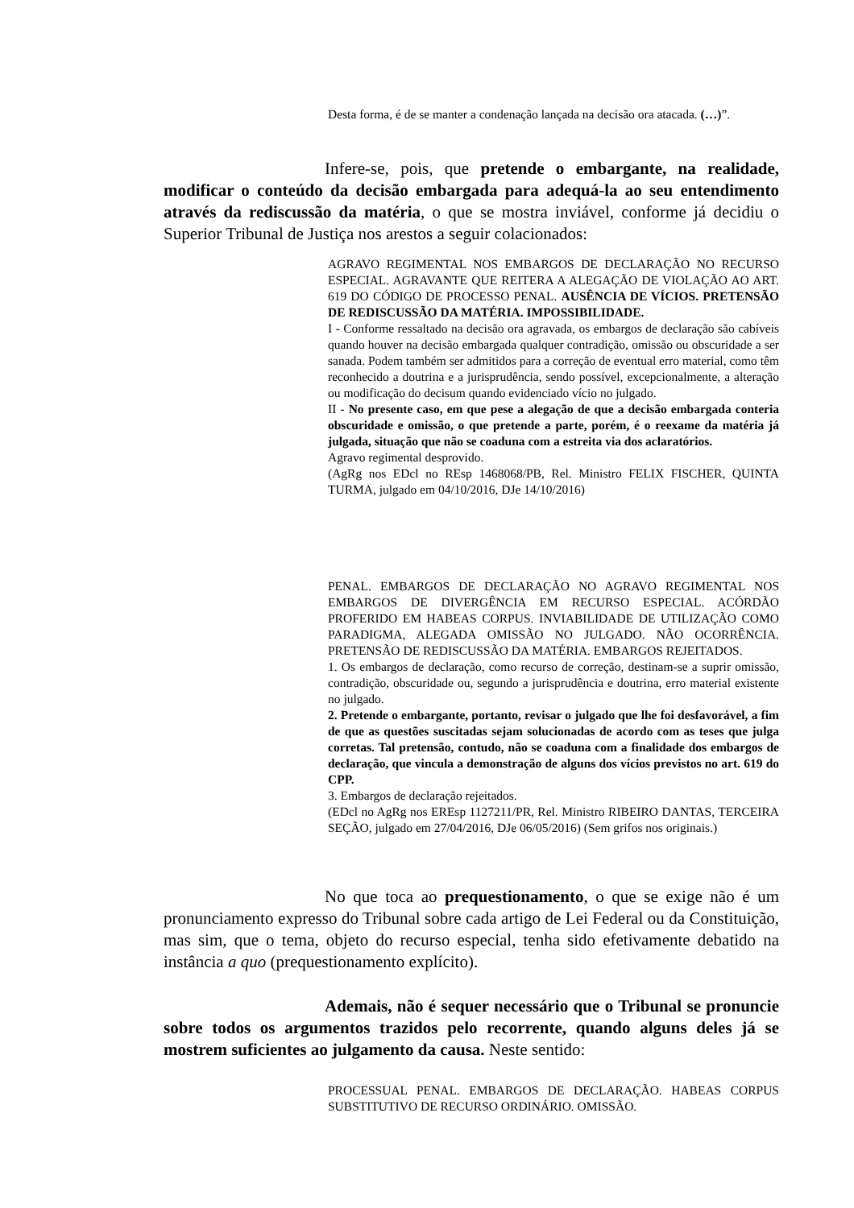Desta forma, é de se manter a condenação lançada na decisão ora atacada. (…)”.
Infere-se, pois, que pretende o embargante, na realidade, modificar o conteúdo da decisão embargada para adequá-la ao seu entendimento através da rediscussão da matéria, o que se mostra inviável, conforme já decidiu o Superior Tribunal de Justiça nos arestos a seguir colacionados:
AGRAVO REGIMENTAL NOS EMBARGOS DE DECLARAÇÃO NO RECURSO ESPECIAL. AGRAVANTE QUE REITERA A ALEGAÇÃO DE VIOLAÇÃO AO ART. 619 DO CÓDIGO DE PROCESSO PENAL. AUSÊNCIA DE VÍCIOS. PRETENSÃO DE REDISCUSSÃO DA MATÉRIA. IMPOSSIBILIDADE.
I - Conforme ressaltado na decisão ora agravada, os embargos de declaração são cabíveis quando houver na decisão embargada qualquer contradição, omissão ou obscuridade a ser sanada. Podem também ser admitidos para a correção de eventual erro material, como têm reconhecido a doutrina e a jurisprudência, sendo possível, excepcionalmente, a alteração ou modificação do decisum quando evidenciado vício no julgado.
II - No presente caso, em que pese a alegação de que a decisão embargada conteria obscuridade e omissão, o que pretende a parte, porém, é o reexame da matéria já julgada, situação que não se coaduna com a estreita via dos aclaratórios.
Agravo regimental desprovido.
(AgRg nos EDcl no REsp 1468068/PB, Rel. Ministro FELIX FISCHER, QUINTA TURMA, julgado em 04/10/2016, DJe 14/10/2016)
PENAL. EMBARGOS DE DECLARAÇÃO NO AGRAVO REGIMENTAL NOS EMBARGOS DE DIVERGÊNCIA EM RECURSO ESPECIAL. ACÓRDÃO PROFERIDO EM HABEAS CORPUS. INVIABILIDADE DE UTILIZAÇÃO COMO PARADIGMA, ALEGADA OMISSÃO NO JULGADO. NÃO OCORRÊNCIA. PRETENSÃO DE REDISCUSSÃO DA MATÉRIA. EMBARGOS REJEITADOS.
1. Os embargos de declaração, como recurso de correção, destinam-se a suprir omissão, contradição, obscuridade ou, segundo a jurisprudência e doutrina, erro material existente no julgado.
2. Pretende o embargante, portanto, revisar o julgado que lhe foi desfavorável, a fim de que as questões suscitadas sejam solucionadas de acordo com as teses que julga corretas. Tal pretensão, contudo, não se coaduna com a finalidade dos embargos de declaração, que vincula a demonstração de alguns dos vícios previstos no art. 619 do CPP.
3. Embargos de declaração rejeitados.
(EDcl no AgRg nos EREsp 1127211/PR, Rel. Ministro RIBEIRO DANTAS, TERCEIRA SEÇÃO, julgado em 27/04/2016, DJe 06/05/2016) (Sem grifos nos originais.)
No que toca ao prequestionamento, o que se exige não é um pronunciamento expresso do Tribunal sobre cada artigo de Lei Federal ou da Constituição, mas sim, que o tema, objeto do recurso especial, tenha sido efetivamente debatido na instância a quo (prequestionamento explícito).
Ademais, não é sequer necessário que o Tribunal se pronuncie sobre todos os argumentos trazidos pelo recorrente, quando alguns deles já se mostrem suficientes ao julgamento da causa. Neste sentido:
PROCESSUAL PENAL. EMBARGOS DE DECLARAÇÃO. HABEAS CORPUS SUBSTITUTIVO DE RECURSO ORDINÁRIO. OMISSÃO.